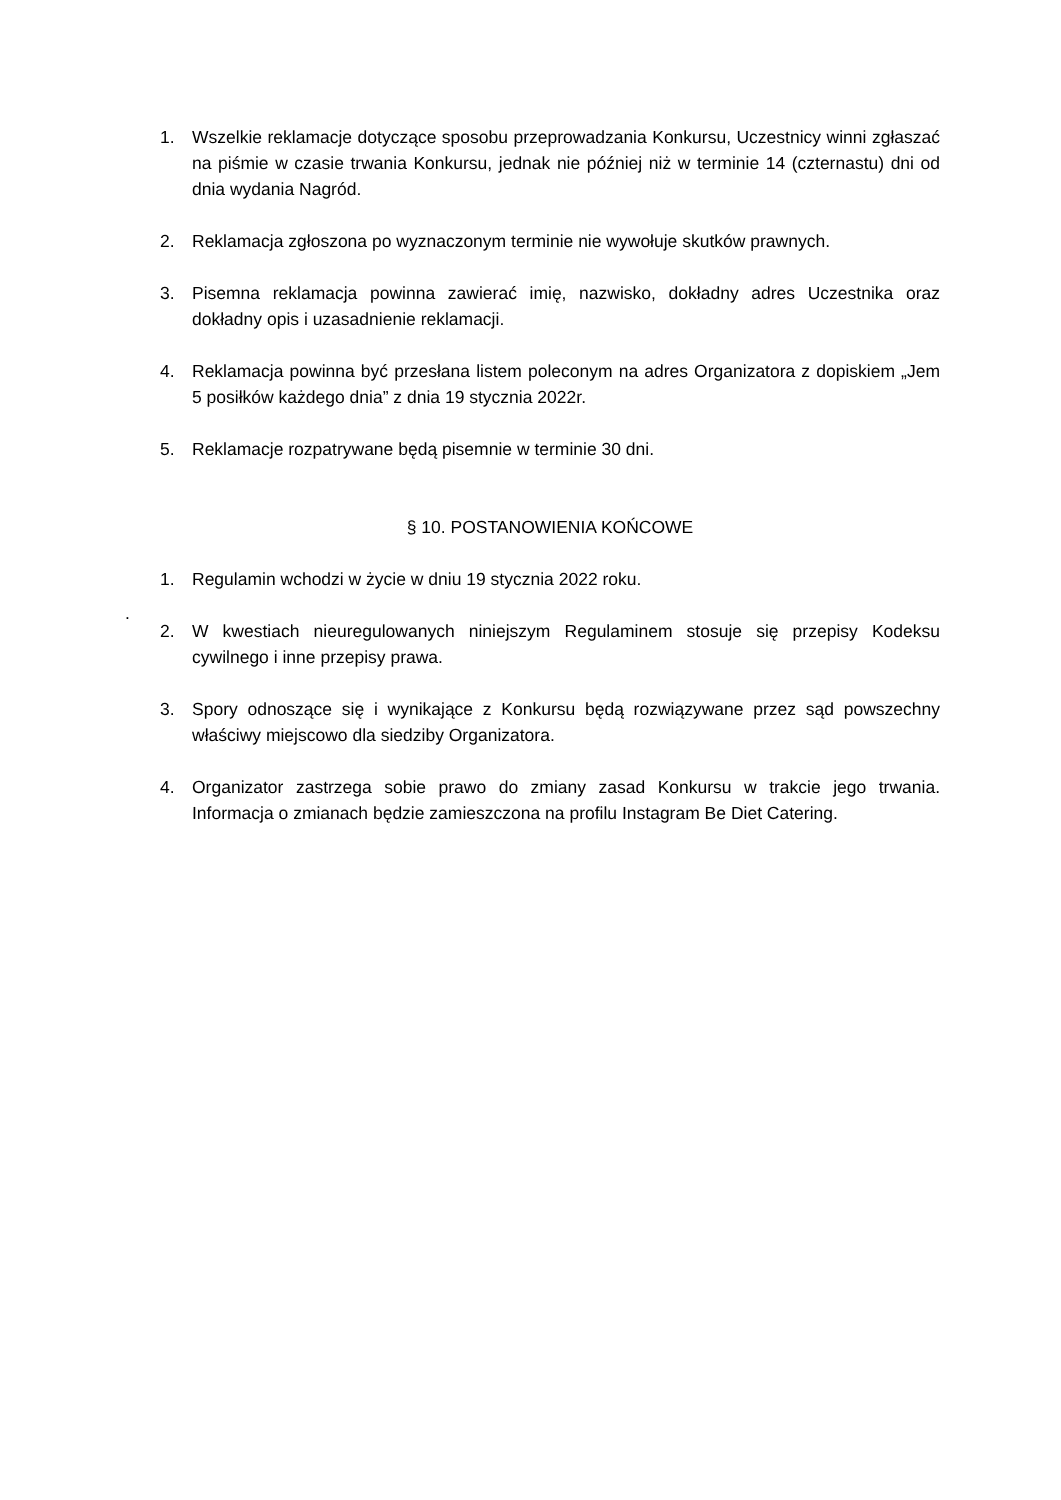1. Wszelkie reklamacje dotyczące sposobu przeprowadzania Konkursu, Uczestnicy winni zgłaszać na piśmie w czasie trwania Konkursu, jednak nie później niż w terminie 14 (czternastu) dni od dnia wydania Nagród.
2. Reklamacja zgłoszona po wyznaczonym terminie nie wywołuje skutków prawnych.
3. Pisemna reklamacja powinna zawierać imię, nazwisko, dokładny adres Uczestnika oraz dokładny opis i uzasadnienie reklamacji.
4. Reklamacja powinna być przesłana listem poleconym na adres Organizatora z dopiskiem „Jem 5 posiłków każdego dnia” z dnia 19 stycznia 2022r.
5. Reklamacje rozpatrywane będą pisemnie w terminie 30 dni.
§ 10. POSTANOWIENIA KOŃCOWE
1. Regulamin wchodzi w życie w dniu 19 stycznia 2022 roku.
2. W kwestiach nieuregulowanych niniejszym Regulaminem stosuje się przepisy Kodeksu cywilnego i inne przepisy prawa.
3. Spory odnoszące się i wynikające z Konkursu będą rozwiązywane przez sąd powszechny właściwy miejscowo dla siedziby Organizatora.
4. Organizator zastrzega sobie prawo do zmiany zasad Konkursu w trakcie jego trwania. Informacja o zmianach będzie zamieszczona na profilu Instagram Be Diet Catering.
.